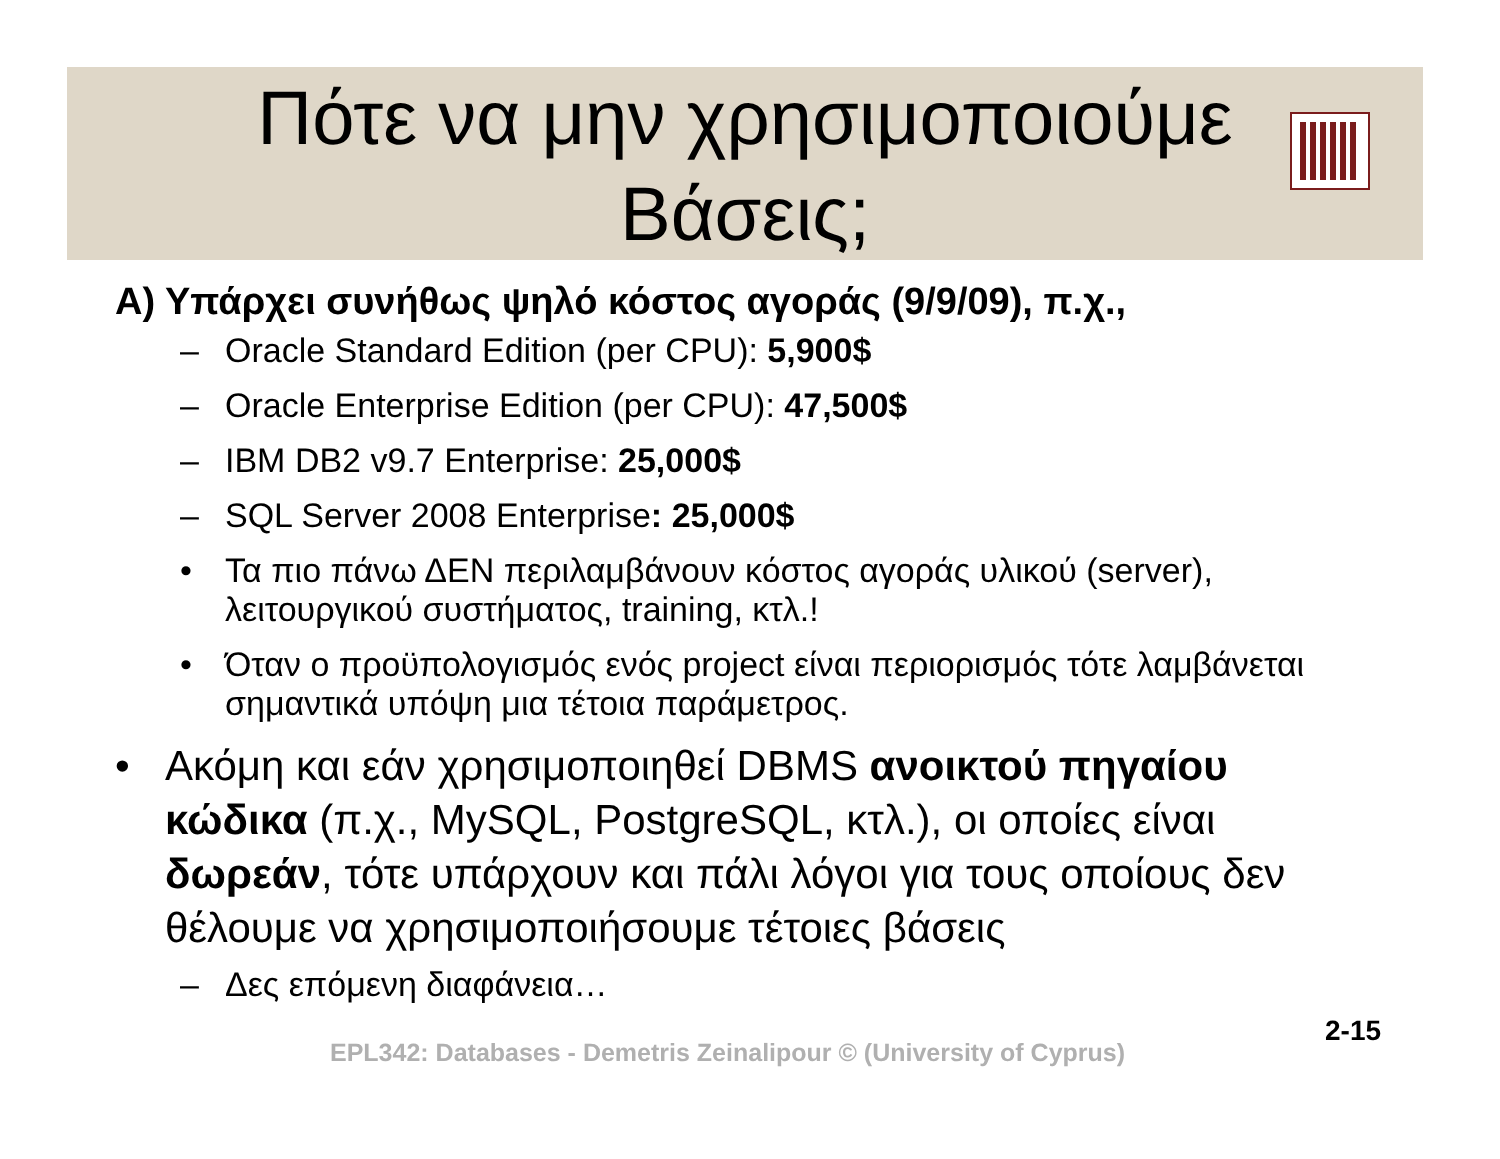Πότε να μην χρησιμοποιούμε
Βάσεις;
Α) Υπάρχει συνήθως ψηλό κόστος αγοράς (9/9/09), π.χ.,
– Oracle Standard Edition (per CPU): 5,900$
– Oracle Enterprise Edition (per CPU): 47,500$
– IBM DB2 v9.7 Enterprise: 25,000$
– SQL Server 2008 Enterprise: 25,000$
• Τα πιο πάνω ΔΕΝ περιλαμβάνουν κόστος αγοράς υλικού (server), λειτουργικού συστήματος, training, κτλ.!
• Όταν ο προϋπολογισμός ενός project είναι περιορισμός τότε λαμβάνεται σημαντικά υπόψη μια τέτοια παράμετρος.
• Ακόμη και εάν χρησιμοποιηθεί DBMS ανοικτού πηγαίου κώδικα (π.χ., MySQL, PostgreSQL, κτλ.), οι οποίες είναι δωρεάν, τότε υπάρχουν και πάλι λόγοι για τους οποίους δεν θέλουμε να χρησιμοποιήσουμε τέτοιες βάσεις
– Δες επόμενη διαφάνεια…
EPL342: Databases - Demetris Zeinalipour © (University of Cyprus)
2-15